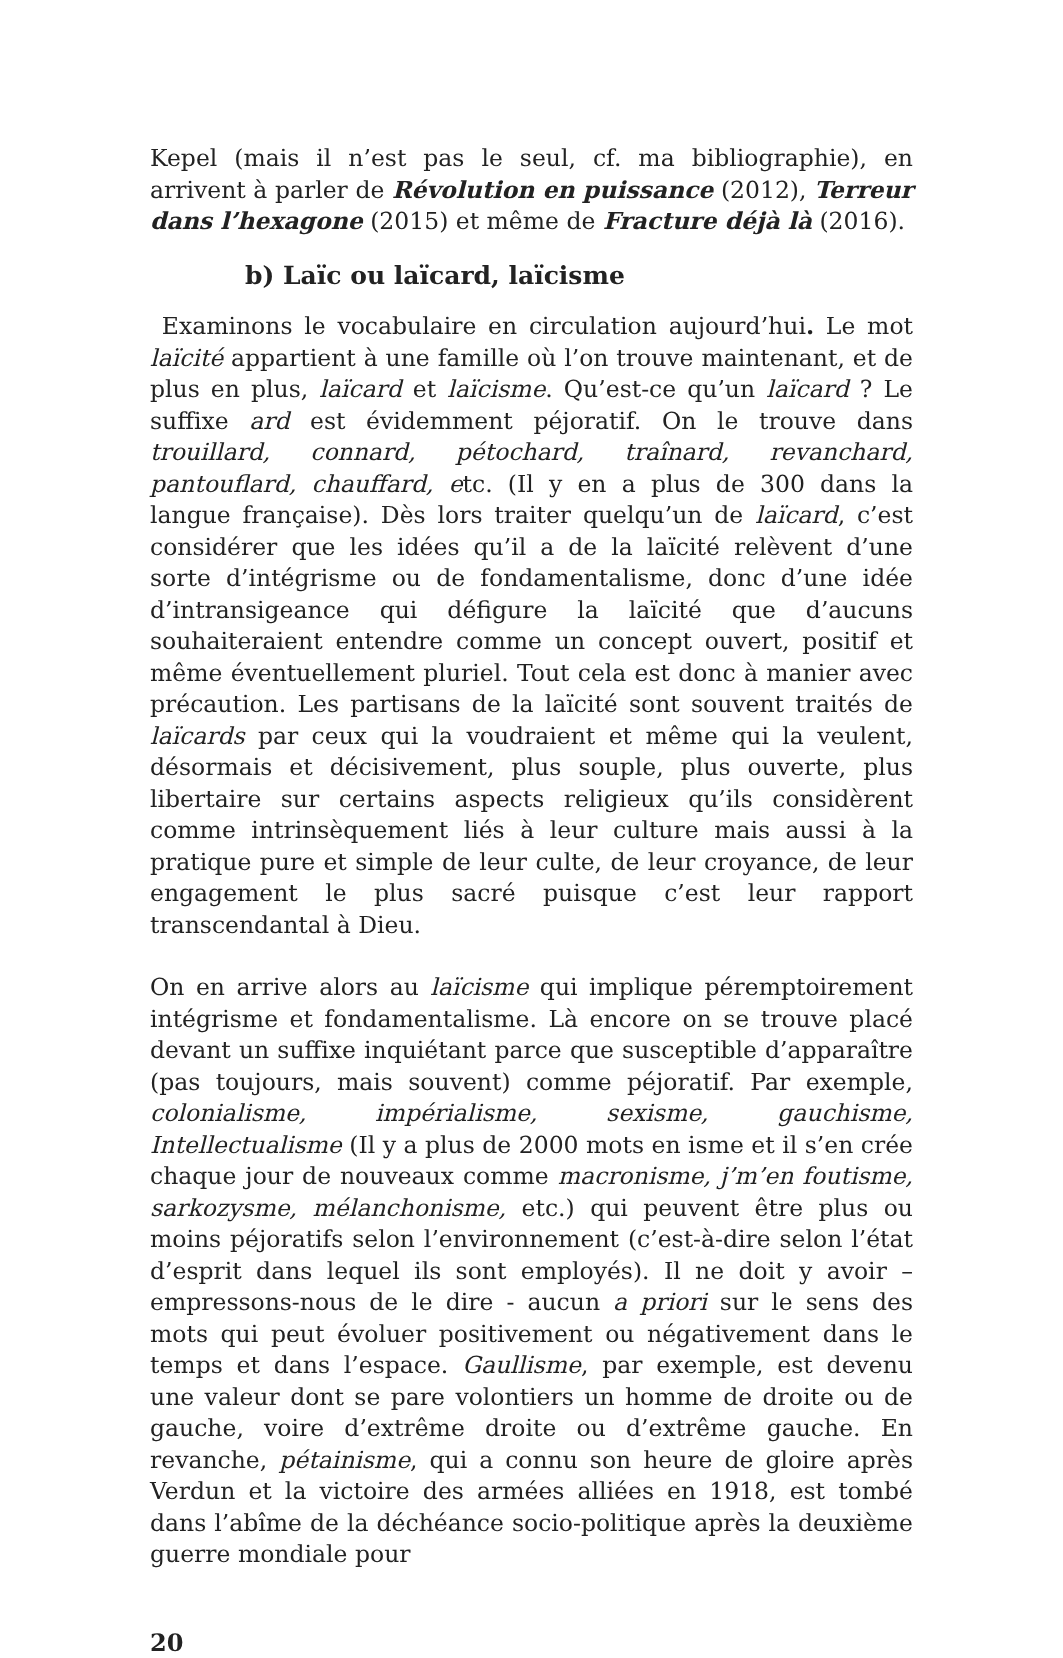Kepel (mais il n’est pas le seul, cf. ma bibliographie), en arrivent à parler de Révolution en puissance (2012), Terreur dans l’hexagone (2015) et même de Fracture déjà là (2016).
b) Laïc ou laïcard, laïcisme
Examinons le vocabulaire en circulation aujourd’hui. Le mot laïcité appartient à une famille où l’on trouve maintenant, et de plus en plus, laïcard et laïcisme. Qu’est-ce qu’un laïcard ? Le suffixe ard est évidemment péjoratif. On le trouve dans trouillard, connard, pétochard, traînard, revanchard, pantouflard, chauffard, etc. (Il y en a plus de 300 dans la langue française). Dès lors traiter quelqu’un de laïcard, c’est considérer que les idées qu’il a de la laïcité relèvent d’une sorte d’intégrisme ou de fondamentalisme, donc d’une idée d’intransigeance qui défigure la laïcité que d’aucuns souhaiteraient entendre comme un concept ouvert, positif et même éventuellement pluriel. Tout cela est donc à manier avec précaution. Les partisans de la laïcité sont souvent traités de laïcards par ceux qui la voudraient et même qui la veulent, désormais et décisivement, plus souple, plus ouverte, plus libertaire sur certains aspects religieux qu’ils considèrent comme intrinsèquement liés à leur culture mais aussi à la pratique pure et simple de leur culte, de leur croyance, de leur engagement le plus sacré puisque c’est leur rapport transcendantal à Dieu.
On en arrive alors au laïcisme qui implique péremptoirement intégrisme et fondamentalisme. Là encore on se trouve placé devant un suffixe inquiétant parce que susceptible d’apparaître (pas toujours, mais souvent) comme péjoratif. Par exemple, colonialisme, impérialisme, sexisme, gauchisme, Intellectualisme (Il y a plus de 2000 mots en isme et il s’en crée chaque jour de nouveaux comme macronisme, j’m’en foutisme, sarkozysme, mélanchonisme, etc.) qui peuvent être plus ou moins péjoratifs selon l’environnement (c’est-à-dire selon l’état d’esprit dans lequel ils sont employés). Il ne doit y avoir – empressons-nous de le dire - aucun a priori sur le sens des mots qui peut évoluer positivement ou négativement dans le temps et dans l’espace. Gaullisme, par exemple, est devenu une valeur dont se pare volontiers un homme de droite ou de gauche, voire d’extrême droite ou d’extrême gauche. En revanche, pétainisme, qui a connu son heure de gloire après Verdun et la victoire des armées alliées en 1918, est tombé dans l’abîme de la déchéance socio-politique après la deuxième guerre mondiale pour
20